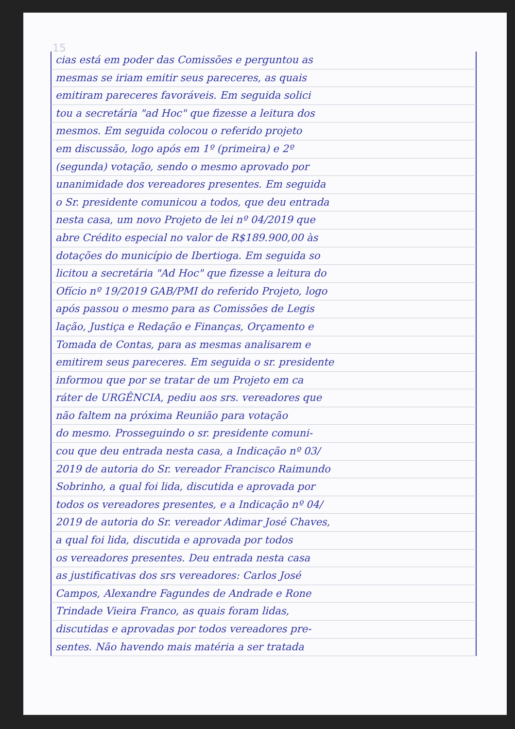15
cias está em poder das Comissões e perguntou as
mesmas se iriam emitir seus pareceres, as quais
emitiram pareceres favoráveis. Em seguida solici
tou a secretária "ad Hoc" que fizesse a leitura dos
mesmos. Em seguida colocou o referido projeto
em discussão, logo após em 1º (primeira) e 2º
(segunda) votação, sendo o mesmo aprovado por
unanimidade dos vereadores presentes. Em seguida
o Sr. presidente comunicou a todos, que deu entrada
nesta casa, um novo Projeto de lei nº 04/2019 que
abre Crédito especial no valor de R$189.900,00 às
dotações do município de Ibertioga. Em seguida so
licitou a secretária "Ad Hoc" que fizesse a leitura do
Ofício nº 19/2019 GAB/PMI do referido Projeto, logo
após passou o mesmo para as Comissões de Legis
lação, Justiça e Redação e Finanças, Orçamento e
Tomada de Contas, para as mesmas analisarem e
emitirem seus pareceres. Em seguida o sr. presidente
informou que por se tratar de um Projeto em ca
ráter de URGÊNCIA, pediu aos srs. vereadores que
não faltem na próxima Reunião para votação
do mesmo. Prosseguindo o sr. presidente comuni-
cou que deu entrada nesta casa, a Indicação nº 03/
2019 de autoria do Sr. vereador Francisco Raimundo
Sobrinho, a qual foi lida, discutida e aprovada por
todos os vereadores presentes, e a Indicação nº 04/
2019 de autoria do Sr. vereador Adimar José Chaves,
a qual foi lida, discutida e aprovada por todos
os vereadores presentes. Deu entrada nesta casa
as justificativas dos srs vereadores: Carlos José
Campos, Alexandre Fagundes de Andrade e Rone
Trindade Vieira Franco, as quais foram lidas,
discutidas e aprovadas por todos vereadores pre-
sentes. Não havendo mais matéria a ser tratada